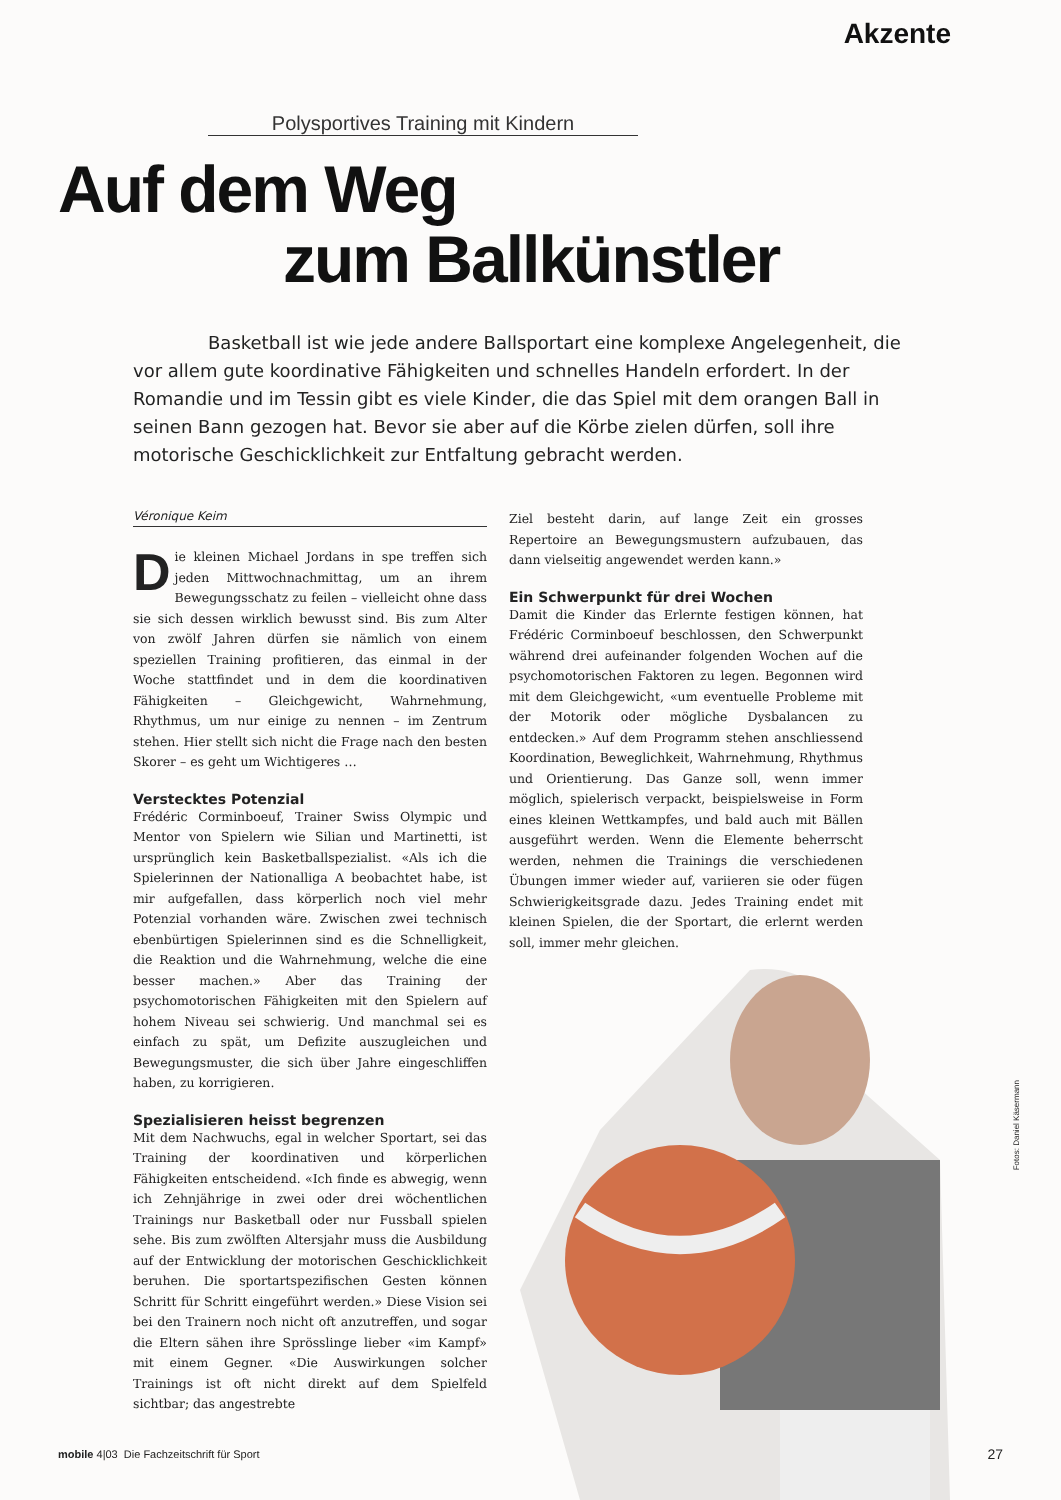Akzente
Polysportives Training mit Kindern
Auf dem Weg
zum Ballkünstler
Basketball ist wie jede andere Ballsportart eine komplexe Angelegenheit, die vor allem gute koordinative Fähigkeiten und schnelles Handeln erfordert. In der Romandie und im Tessin gibt es viele Kinder, die das Spiel mit dem orangen Ball in seinen Bann gezogen hat. Bevor sie aber auf die Körbe zielen dürfen, soll ihre motorische Geschicklichkeit zur Entfaltung gebracht werden.
Véronique Keim
Die kleinen Michael Jordans in spe treffen sich jeden Mittwochnachmittag, um an ihrem Bewegungsschatz zu feilen – vielleicht ohne dass sie sich dessen wirklich bewusst sind. Bis zum Alter von zwölf Jahren dürfen sie nämlich von einem speziellen Training profitieren, das einmal in der Woche stattfindet und in dem die koordinativen Fähigkeiten – Gleichgewicht, Wahrnehmung, Rhythmus, um nur einige zu nennen – im Zentrum stehen. Hier stellt sich nicht die Frage nach den besten Skorer – es geht um Wichtigeres …
Verstecktes Potenzial
Frédéric Corminboeuf, Trainer Swiss Olympic und Mentor von Spielern wie Silian und Martinetti, ist ursprünglich kein Basketballspezialist. «Als ich die Spielerinnen der Nationalliga A beobachtet habe, ist mir aufgefallen, dass körperlich noch viel mehr Potenzial vorhanden wäre. Zwischen zwei technisch ebenbürtigen Spielerinnen sind es die Schnelligkeit, die Reaktion und die Wahrnehmung, welche die eine besser machen.» Aber das Training der psychomotorischen Fähigkeiten mit den Spielern auf hohem Niveau sei schwierig. Und manchmal sei es einfach zu spät, um Defizite auszugleichen und Bewegungsmuster, die sich über Jahre eingeschliffen haben, zu korrigieren.
Spezialisieren heisst begrenzen
Mit dem Nachwuchs, egal in welcher Sportart, sei das Training der koordinativen und körperlichen Fähigkeiten entscheidend. «Ich finde es abwegig, wenn ich Zehnjährige in zwei oder drei wöchentlichen Trainings nur Basketball oder nur Fussball spielen sehe. Bis zum zwölften Altersjahr muss die Ausbildung auf der Entwicklung der motorischen Geschicklichkeit beruhen. Die sportartspezifischen Gesten können Schritt für Schritt eingeführt werden.» Diese Vision sei bei den Trainern noch nicht oft anzutreffen, und sogar die Eltern sähen ihre Sprösslinge lieber «im Kampf» mit einem Gegner. «Die Auswirkungen solcher Trainings ist oft nicht direkt auf dem Spielfeld sichtbar; das angestrebte
Ziel besteht darin, auf lange Zeit ein grosses Repertoire an Bewegungsmustern aufzubauen, das dann vielseitig angewendet werden kann.»
Ein Schwerpunkt für drei Wochen
Damit die Kinder das Erlernte festigen können, hat Frédéric Corminboeuf beschlossen, den Schwerpunkt während drei aufeinander folgenden Wochen auf die psychomotorischen Faktoren zu legen. Begonnen wird mit dem Gleichgewicht, «um eventuelle Probleme mit der Motorik oder mögliche Dysbalancen zu entdecken.» Auf dem Programm stehen anschliessend Koordination, Beweglichkeit, Wahrnehmung, Rhythmus und Orientierung. Das Ganze soll, wenn immer möglich, spielerisch verpackt, beispielsweise in Form eines kleinen Wettkampfes, und bald auch mit Bällen ausgeführt werden. Wenn die Elemente beherrscht werden, nehmen die Trainings die verschiedenen Übungen immer wieder auf, variieren sie oder fügen Schwierigkeitsgrade dazu. Jedes Training endet mit kleinen Spielen, die der Sportart, die erlernt werden soll, immer mehr gleichen.
Fotos: Daniel Käsermann
mobile 4|03 Die Fachzeitschrift für Sport
27